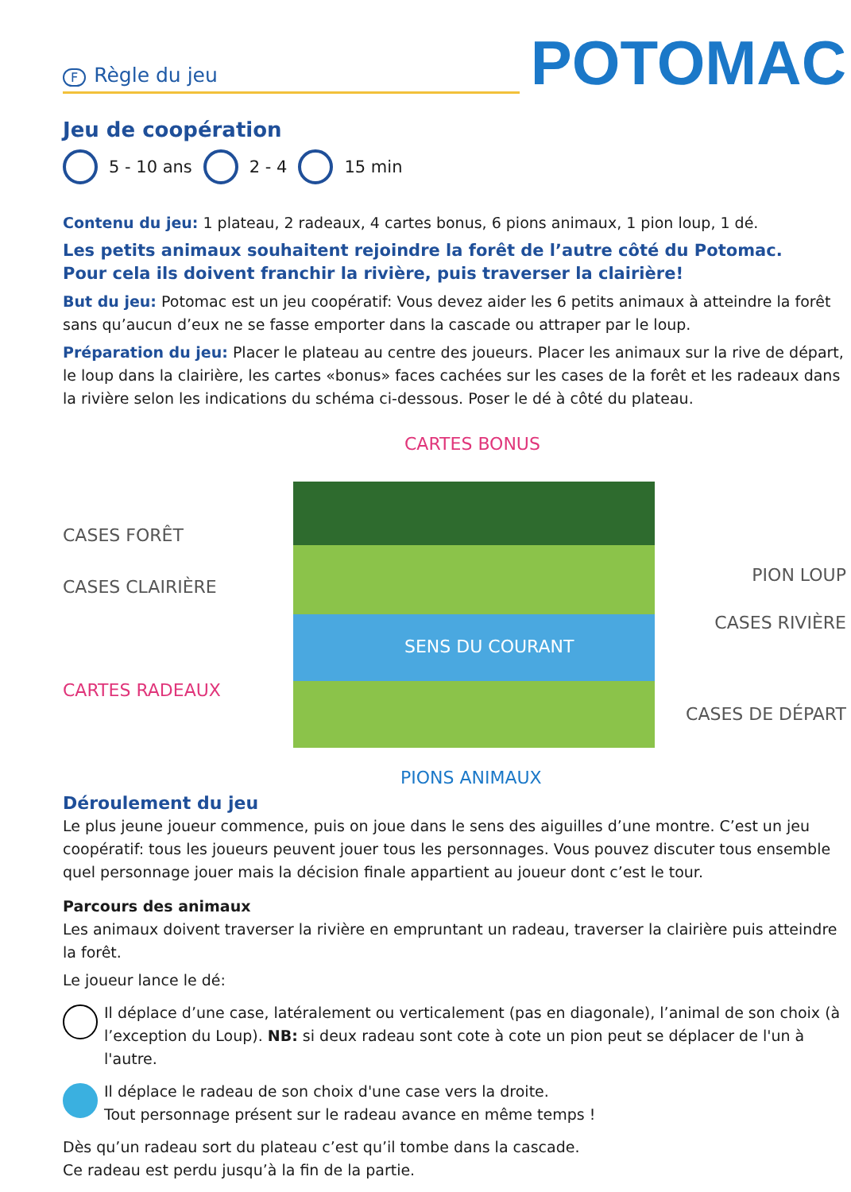F Règle du jeu
POTOMAC
Jeu de coopération
5 - 10 ans 2 - 4 15 min
Contenu du jeu: 1 plateau, 2 radeaux, 4 cartes bonus, 6 pions animaux, 1 pion loup, 1 dé.
Les petits animaux souhaitent rejoindre la forêt de l’autre côté du Potomac.
Pour cela ils doivent franchir la rivière, puis traverser la clairière!
But du jeu: Potomac est un jeu coopératif: Vous devez aider les 6 petits animaux à atteindre la forêt sans qu’aucun d’eux ne se fasse emporter dans la cascade ou attraper par le loup.
Préparation du jeu: Placer le plateau au centre des joueurs. Placer les animaux sur la rive de départ, le loup dans la clairière, les cartes «bonus» faces cachées sur les cases de la forêt et les radeaux dans la rivière selon les indications du schéma ci-dessous. Poser le dé à côté du plateau.
CARTES BONUS
CASES FORÊT
CASES CLAIRIÈRE
SENS DU COURANT
CARTES RADEAUX
PION LOUP
CASES RIVIÈRE
CASES DE DÉPART
PIONS ANIMAUX
Déroulement du jeu
Le plus jeune joueur commence, puis on joue dans le sens des aiguilles d’une montre. C’est un jeu coopératif: tous les joueurs peuvent jouer tous les personnages. Vous pouvez discuter tous ensemble quel personnage jouer mais la décision finale appartient au joueur dont c’est le tour.
Parcours des animaux
Les animaux doivent traverser la rivière en empruntant un radeau, traverser la clairière puis atteindre la forêt.
Le joueur lance le dé:
Il déplace d’une case, latéralement ou verticalement (pas en diagonale), l’animal de son choix (à l’exception du Loup). NB: si deux radeau sont cote à cote un pion peut se déplacer de l'un à l'autre.
Il déplace le radeau de son choix d'une case vers la droite.
Tout personnage présent sur le radeau avance en même temps !
Dès qu’un radeau sort du plateau c’est qu’il tombe dans la cascade.
Ce radeau est perdu jusqu’à la fin de la partie.